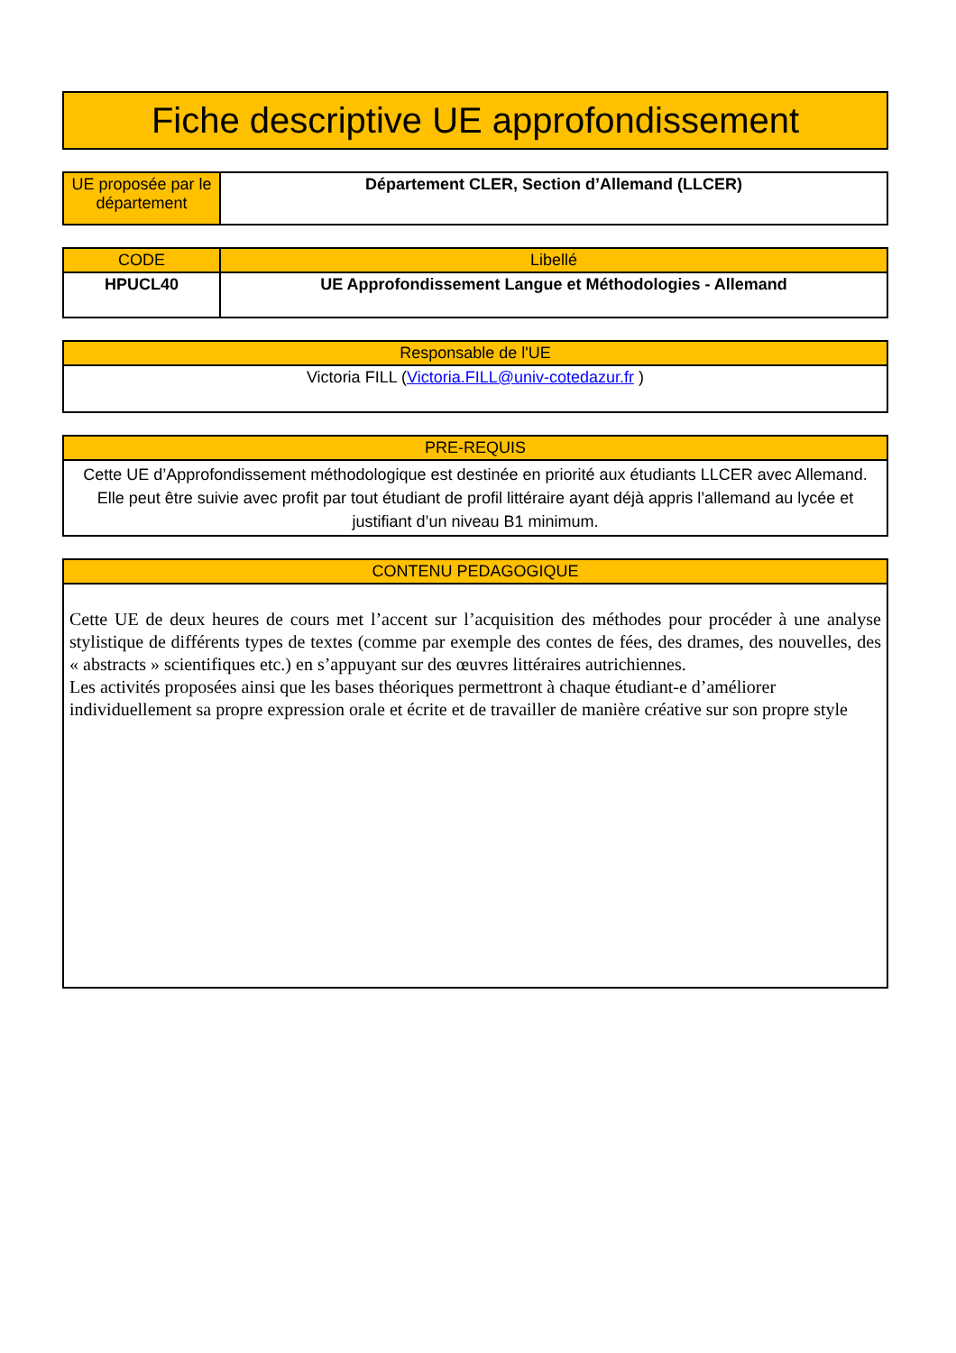| Fiche descriptive UE approfondissement |
| UE proposée par le département | Département CLER, Section d’Allemand (LLCER) |
| CODE | Libellé |
| --- | --- |
| HPUCL40 | UE Approfondissement Langue et Méthodologies - Allemand |
| Responsable de l'UE |
| --- |
| Victoria FILL ( Victoria.FILL@univ-cotedazur.fr ) |
| PRE-REQUIS |
| --- |
| Cette UE d’Approfondissement méthodologique est destinée en priorité aux étudiants LLCER avec Allemand. Elle peut être suivie avec profit par tout étudiant de profil littéraire ayant déjà appris l’allemand au lycée et justifiant d’un niveau B1 minimum. |
| CONTENU PEDAGOGIQUE |
| --- |
| Cette UE de deux heures de cours met l’accent sur l’acquisition des méthodes pour procéder à une analyse stylistique de différents types de textes (comme par exemple des contes de fées, des drames, des nouvelles, des « abstracts » scientifiques etc.) en s’appuyant sur des œuvres littéraires autrichiennes. Les activités proposées ainsi que les bases théoriques permettront à chaque étudiant-e d’améliorer individuellement sa propre expression orale et écrite et de travailler de manière créative sur son propre style |